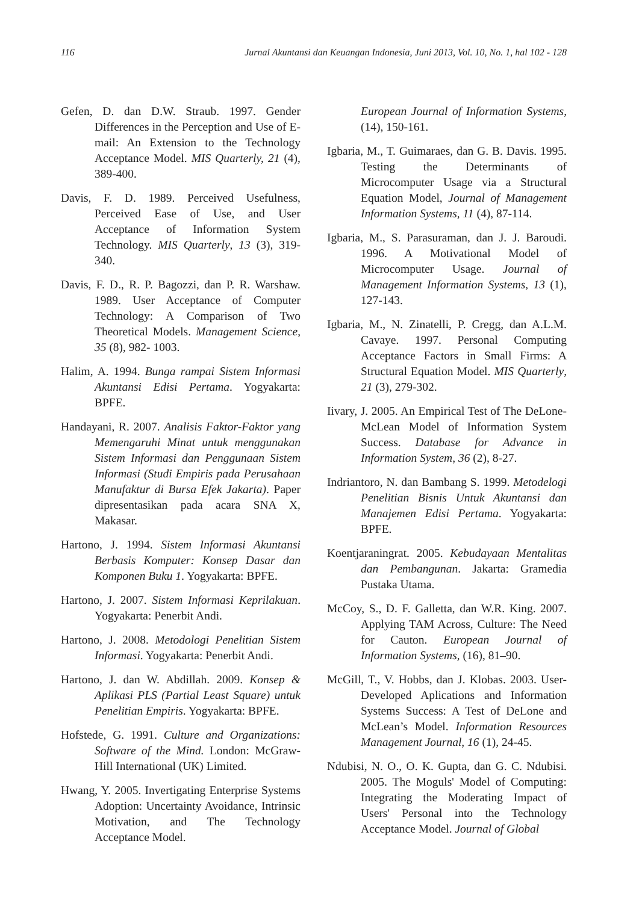116 Jurnal Akuntansi dan Keuangan Indonesia, Juni 2013, Vol. 10, No. 1, hal 102 - 128
Gefen, D. dan D.W. Straub. 1997. Gender Differences in the Perception and Use of E-mail: An Extension to the Technology Acceptance Model. MIS Quarterly, 21 (4), 389-400.
Davis, F. D. 1989. Perceived Usefulness, Perceived Ease of Use, and User Acceptance of Information System Technology. MIS Quarterly, 13 (3), 319-340.
Davis, F. D., R. P. Bagozzi, dan P. R. Warshaw. 1989. User Acceptance of Computer Technology: A Comparison of Two Theoretical Models. Management Science, 35 (8), 982- 1003.
Halim, A. 1994. Bunga rampai Sistem Informasi Akuntansi Edisi Pertama. Yogyakarta: BPFE.
Handayani, R. 2007. Analisis Faktor-Faktor yang Memengaruhi Minat untuk menggunakan Sistem Informasi dan Penggunaan Sistem Informasi (Studi Empiris pada Perusahaan Manufaktur di Bursa Efek Jakarta). Paper dipresentasikan pada acara SNA X, Makasar.
Hartono, J. 1994. Sistem Informasi Akuntansi Berbasis Komputer: Konsep Dasar dan Komponen Buku 1. Yogyakarta: BPFE.
Hartono, J. 2007. Sistem Informasi Keprilakuan. Yogyakarta: Penerbit Andi.
Hartono, J. 2008. Metodologi Penelitian Sistem Informasi. Yogyakarta: Penerbit Andi.
Hartono, J. dan W. Abdillah. 2009. Konsep & Aplikasi PLS (Partial Least Square) untuk Penelitian Empiris. Yogyakarta: BPFE.
Hofstede, G. 1991. Culture and Organizations: Software of the Mind. London: McGraw-Hill International (UK) Limited.
Hwang, Y. 2005. Invertigating Enterprise Systems Adoption: Uncertainty Avoidance, Intrinsic Motivation, and The Technology Acceptance Model.
European Journal of Information Systems, (14), 150-161.
Igbaria, M., T. Guimaraes, dan G. B. Davis. 1995. Testing the Determinants of Microcomputer Usage via a Structural Equation Model, Journal of Management Information Systems, 11 (4), 87-114.
Igbaria, M., S. Parasuraman, dan J. J. Baroudi. 1996. A Motivational Model of Microcomputer Usage. Journal of Management Information Systems, 13 (1), 127-143.
Igbaria, M., N. Zinatelli, P. Cregg, dan A.L.M. Cavaye. 1997. Personal Computing Acceptance Factors in Small Firms: A Structural Equation Model. MIS Quarterly, 21 (3), 279-302.
Iivary, J. 2005. An Empirical Test of The DeLone-McLean Model of Information System Success. Database for Advance in Information System, 36 (2), 8-27.
Indriantoro, N. dan Bambang S. 1999. Metodelogi Penelitian Bisnis Untuk Akuntansi dan Manajemen Edisi Pertama. Yogyakarta: BPFE.
Koentjaraningrat. 2005. Kebudayaan Mentalitas dan Pembangunan. Jakarta: Gramedia Pustaka Utama.
McCoy, S., D. F. Galletta, dan W.R. King. 2007. Applying TAM Across, Culture: The Need for Cauton. European Journal of Information Systems, (16), 81–90.
McGill, T., V. Hobbs, dan J. Klobas. 2003. User-Developed Aplications and Information Systems Success: A Test of DeLone and McLean’s Model. Information Resources Management Journal, 16 (1), 24-45.
Ndubisi, N. O., O. K. Gupta, dan G. C. Ndubisi. 2005. The Moguls' Model of Computing: Integrating the Moderating Impact of Users' Personal into the Technology Acceptance Model. Journal of Global